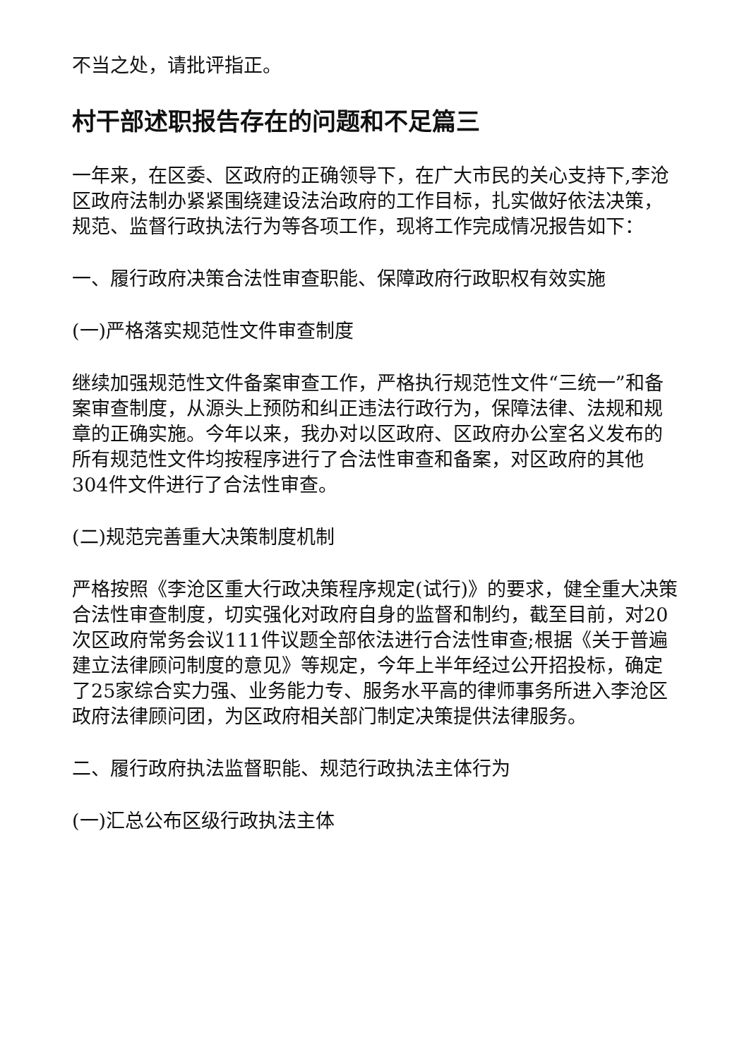不当之处，请批评指正。
村干部述职报告存在的问题和不足篇三
一年来，在区委、区政府的正确领导下，在广大市民的关心支持下,李沧区政府法制办紧紧围绕建设法治政府的工作目标，扎实做好依法决策，规范、监督行政执法行为等各项工作，现将工作完成情况报告如下：
一、履行政府决策合法性审查职能、保障政府行政职权有效实施
(一)严格落实规范性文件审查制度
继续加强规范性文件备案审查工作，严格执行规范性文件“三统一”和备案审查制度，从源头上预防和纠正违法行政行为，保障法律、法规和规章的正确实施。今年以来，我办对以区政府、区政府办公室名义发布的所有规范性文件均按程序进行了合法性审查和备案，对区政府的其他304件文件进行了合法性审查。
(二)规范完善重大决策制度机制
严格按照《李沧区重大行政决策程序规定(试行)》的要求，健全重大决策合法性审查制度，切实强化对政府自身的监督和制约，截至目前，对20次区政府常务会议111件议题全部依法进行合法性审查;根据《关于普遍建立法律顾问制度的意见》等规定，今年上半年经过公开招投标，确定了25家综合实力强、业务能力专、服务水平高的律师事务所进入李沧区政府法律顾问团，为区政府相关部门制定决策提供法律服务。
二、履行政府执法监督职能、规范行政执法主体行为
(一)汇总公布区级行政执法主体